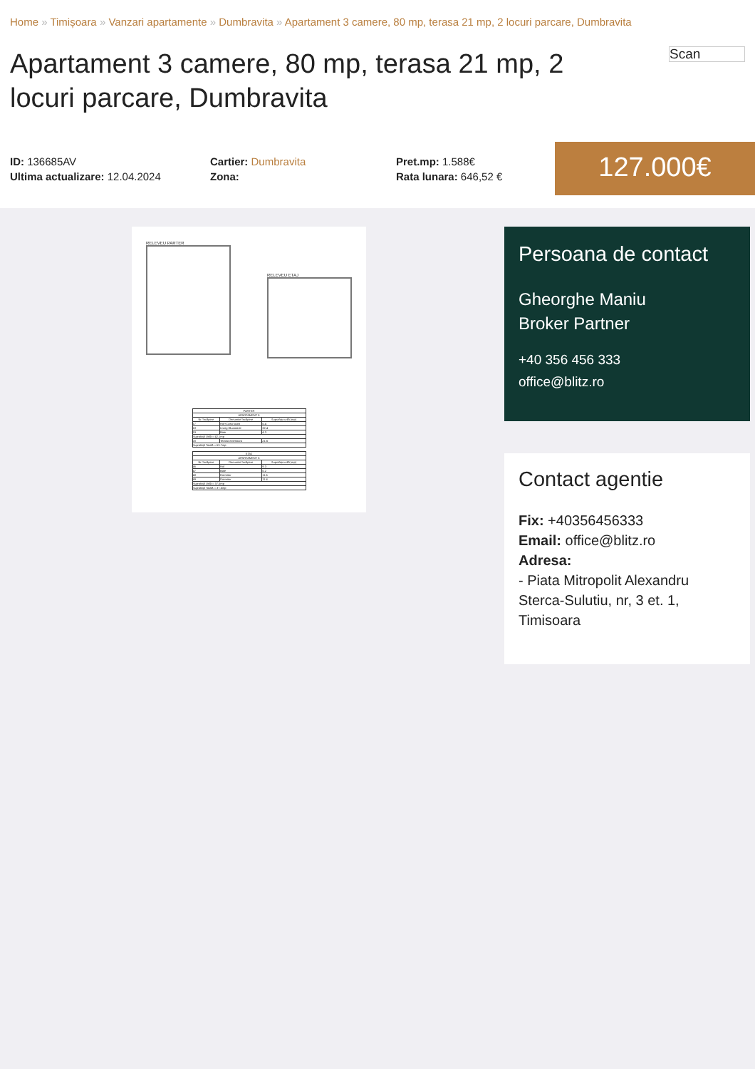Home » Timișoara » Vanzari apartamente » Dumbravita » Apartament 3 camere, 80 mp, terasa 21 mp, 2 locuri parcare, Dumbravita
Apartament 3 camere, 80 mp, terasa 21 mp, 2 locuri parcare, Dumbravita
Scan
ID: 136685AV
Ultima actualizare: 12.04.2024
Cartier: Dumbravita
Zona:
Pret.mp: 1.588€
Rata lunara: 646,52 €
127.000€
RELEVEU PARTER
RELEVEU ETAJ
| PARTER | | |
| --- | --- | --- |
| APARTAMENT 5 | | |
| Nr. încăpere | Denumire încăpere | Suprafața utilă (mp) |
| 17 | Hol+Casa scarii | 5.4 |
| 18 | Living+Bucatarie | 32.4 |
| 19 | Baie | 4.3 |
| Suprafață Utilă = 42.1mp | | |
| 20 | Terasa exterioara | 21.6 |
| Suprafață Totală = 63.7mp | | |
| ETAJ | | |
| --- | --- | --- |
| APARTAMENT 5 | | |
| Nr. încăpere | Denumire încăpere | Suprafața utilă (mp) |
| 46 | Hol | 9.3 |
| 47 | Baie | 5.2 |
| 48 | Dormitor | 11.6 |
| 49 | Dormitor | 11.4 |
| Suprafață Utilă = 37.5mp | | |
| Suprafață Totală = 37.5mp | | |
Persoana de contact
Gheorghe Maniu
Broker Partner
+40 356 456 333
office@blitz.ro
Contact agentie
Fix: +40356456333
Email: office@blitz.ro
Adresa:
- Piata Mitropolit Alexandru Sterca-Sulutiu, nr, 3 et. 1, Timisoara